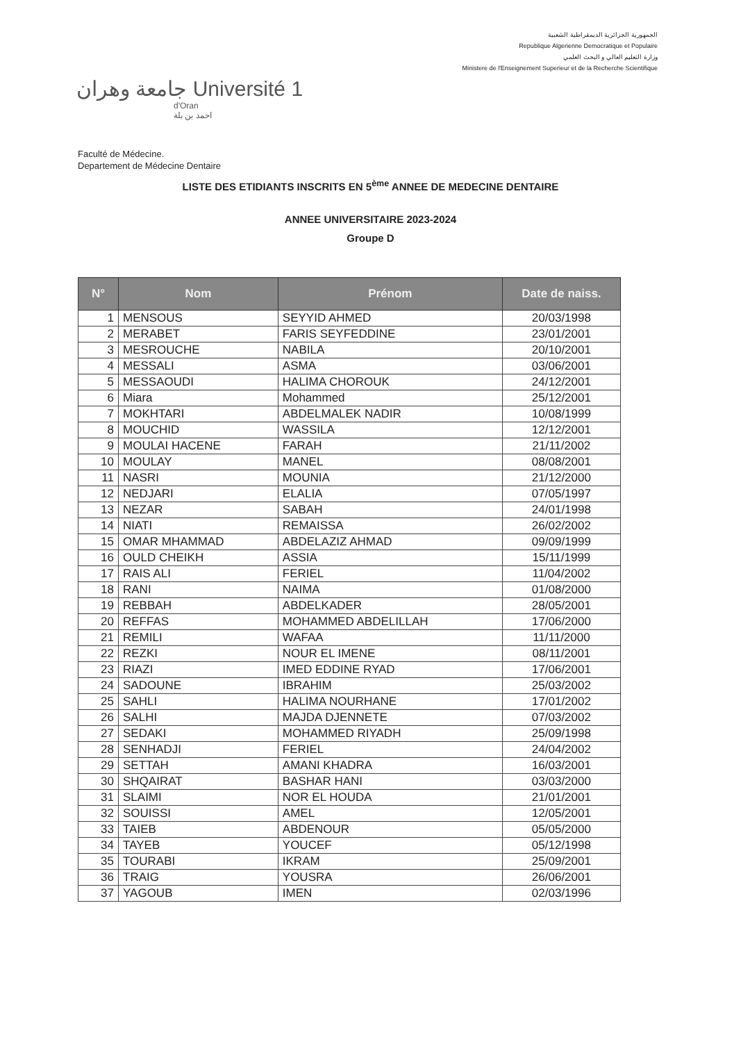الجمهورية الجزائرية الديمقراطية الشعبية
Republique Algerienne Democratique et Populaire
وزارة التعليم العالي و البحث العلمي
Ministere de l'Enseignement Superieur et de la Recherche Scientifique
جامعة وهران Université 1
d'Oran
احمد بن بلة
Faculté de Médecine.
Departement de Médecine Dentaire
LISTE DES ETIDIANTS INSCRITS EN 5<sup>ème</sup> ANNEE DE MEDECINE DENTAIRE
ANNEE UNIVERSITAIRE 2023-2024
Groupe D
| N° | Nom | Prénom | Date de naiss. |
| --- | --- | --- | --- |
| 1 | MENSOUS | SEYYID AHMED | 20/03/1998 |
| 2 | MERABET | FARIS SEYFEDDINE | 23/01/2001 |
| 3 | MESROUCHE | NABILA | 20/10/2001 |
| 4 | MESSALI | ASMA | 03/06/2001 |
| 5 | MESSAOUDI | HALIMA CHOROUK | 24/12/2001 |
| 6 | Miara | Mohammed | 25/12/2001 |
| 7 | MOKHTARI | ABDELMALEK NADIR | 10/08/1999 |
| 8 | MOUCHID | WASSILA | 12/12/2001 |
| 9 | MOULAI HACENE | FARAH | 21/11/2002 |
| 10 | MOULAY | MANEL | 08/08/2001 |
| 11 | NASRI | MOUNIA | 21/12/2000 |
| 12 | NEDJARI | ELALIA | 07/05/1997 |
| 13 | NEZAR | SABAH | 24/01/1998 |
| 14 | NIATI | REMAISSA | 26/02/2002 |
| 15 | OMAR MHAMMAD | ABDELAZIZ AHMAD | 09/09/1999 |
| 16 | OULD CHEIKH | ASSIA | 15/11/1999 |
| 17 | RAIS ALI | FERIEL | 11/04/2002 |
| 18 | RANI | NAIMA | 01/08/2000 |
| 19 | REBBAH | ABDELKADER | 28/05/2001 |
| 20 | REFFAS | MOHAMMED ABDELILLAH | 17/06/2000 |
| 21 | REMILI | WAFAA | 11/11/2000 |
| 22 | REZKI | NOUR EL IMENE | 08/11/2001 |
| 23 | RIAZI | IMED EDDINE RYAD | 17/06/2001 |
| 24 | SADOUNE | IBRAHIM | 25/03/2002 |
| 25 | SAHLI | HALIMA NOURHANE | 17/01/2002 |
| 26 | SALHI | MAJDA DJENNETE | 07/03/2002 |
| 27 | SEDAKI | MOHAMMED RIYADH | 25/09/1998 |
| 28 | SENHADJI | FERIEL | 24/04/2002 |
| 29 | SETTAH | AMANI KHADRA | 16/03/2001 |
| 30 | SHQAIRAT | BASHAR HANI | 03/03/2000 |
| 31 | SLAIMI | NOR EL HOUDA | 21/01/2001 |
| 32 | SOUISSI | AMEL | 12/05/2001 |
| 33 | TAIEB | ABDENOUR | 05/05/2000 |
| 34 | TAYEB | YOUCEF | 05/12/1998 |
| 35 | TOURABI | IKRAM | 25/09/2001 |
| 36 | TRAIG | YOUSRA | 26/06/2001 |
| 37 | YAGOUB | IMEN | 02/03/1996 |